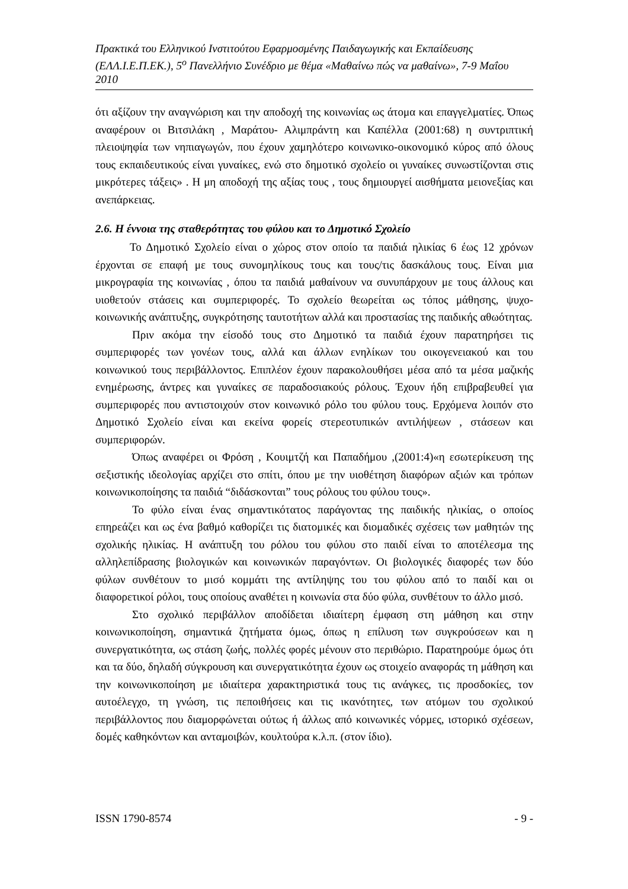Πρακτικά του Ελληνικού Ινστιτούτου Εφαρμοσμένης Παιδαγωγικής και Εκπαίδευσης (ΕΛΛ.Ι.Ε.Π.ΕΚ.), 5<sup>ο</sup> Πανελλήνιο Συνέδριο με θέμα «Μαθαίνω πώς να μαθαίνω», 7-9 Μαΐου 2010
ότι αξίζουν την αναγνώριση και την αποδοχή της κοινωνίας ως άτομα και επαγγελματίες. Όπως αναφέρουν οι Βιτσιλάκη , Μαράτου- Αλιμπράντη και Καπέλλα (2001:68) η συντριπτική πλειοψηφία των νηπιαγωγών, που έχουν χαμηλότερο κοινωνικο-οικονομικό κύρος από όλους τους εκπαιδευτικούς είναι γυναίκες, ενώ στο δημοτικό σχολείο οι γυναίκες συνωστίζονται στις μικρότερες τάξεις» . Η μη αποδοχή της αξίας τους , τους δημιουργεί αισθήματα μειονεξίας και ανεπάρκειας.
2.6. Η έννοια της σταθερότητας του φύλου και το Δημοτικό Σχολείο
Το Δημοτικό Σχολείο είναι ο χώρος στον οποίο τα παιδιά ηλικίας 6 έως 12 χρόνων έρχονται σε επαφή με τους συνομηλίκους τους και τους/τις δασκάλους τους. Είναι μια μικρογραφία της κοινωνίας , όπου τα παιδιά μαθαίνουν να συνυπάρχουν με τους άλλους και υιοθετούν στάσεις και συμπεριφορές. Το σχολείο θεωρείται ως τόπος μάθησης, ψυχο-κοινωνικής ανάπτυξης, συγκρότησης ταυτοτήτων αλλά και προστασίας της παιδικής αθωότητας.
Πριν ακόμα την είσοδό τους στο Δημοτικό τα παιδιά έχουν παρατηρήσει τις συμπεριφορές των γονέων τους, αλλά και άλλων ενηλίκων του οικογενειακού και του κοινωνικού τους περιβάλλοντος. Επιπλέον έχουν παρακολουθήσει μέσα από τα μέσα μαζικής ενημέρωσης, άντρες και γυναίκες σε παραδοσιακούς ρόλους. Έχουν ήδη επιβραβευθεί για συμπεριφορές που αντιστοιχούν στον κοινωνικό ρόλο του φύλου τους. Ερχόμενα λοιπόν στο Δημοτικό Σχολείο είναι και εκείνα φορείς στερεοτυπικών αντιλήψεων , στάσεων και συμπεριφορών.
Όπως αναφέρει οι Φρόση , Κουιμτζή και Παπαδήμου ,(2001:4)«η εσωτερίκευση της σεξιστικής ιδεολογίας αρχίζει στο σπίτι, όπου με την υιοθέτηση διαφόρων αξιών και τρόπων κοινωνικοποίησης τα παιδιά “διδάσκονται” τους ρόλους του φύλου τους».
Το φύλο είναι ένας σημαντικότατος παράγοντας της παιδικής ηλικίας, ο οποίος επηρεάζει και ως ένα βαθμό καθορίζει τις διατομικές και διομαδικές σχέσεις των μαθητών της σχολικής ηλικίας. Η ανάπτυξη του ρόλου του φύλου στο παιδί είναι το αποτέλεσμα της αλληλεπίδρασης βιολογικών και κοινωνικών παραγόντων. Οι βιολογικές διαφορές των δύο φύλων συνθέτουν το μισό κομμάτι της αντίληψης του του φύλου από το παιδί και οι διαφορετικοί ρόλοι, τους οποίους αναθέτει η κοινωνία στα δύο φύλα, συνθέτουν το άλλο μισό.
Στο σχολικό περιβάλλον αποδίδεται ιδιαίτερη έμφαση στη μάθηση και στην κοινωνικοποίηση, σημαντικά ζητήματα όμως, όπως η επίλυση των συγκρούσεων και η συνεργατικότητα, ως στάση ζωής, πολλές φορές μένουν στο περιθώριο. Παρατηρούμε όμως ότι και τα δύο, δηλαδή σύγκρουση και συνεργατικότητα έχουν ως στοιχείο αναφοράς τη μάθηση και την κοινωνικοποίηση με ιδιαίτερα χαρακτηριστικά τους τις ανάγκες, τις προσδοκίες, τον αυτοέλεγχο, τη γνώση, τις πεποιθήσεις και τις ικανότητες, των ατόμων του σχολικού περιβάλλοντος που διαμορφώνεται ούτως ή άλλως από κοινωνικές νόρμες, ιστορικό σχέσεων, δομές καθηκόντων και ανταμοιβών, κουλτούρα κ.λ.π. (στον ίδιο).
ISSN 1790-8574 - 9 -